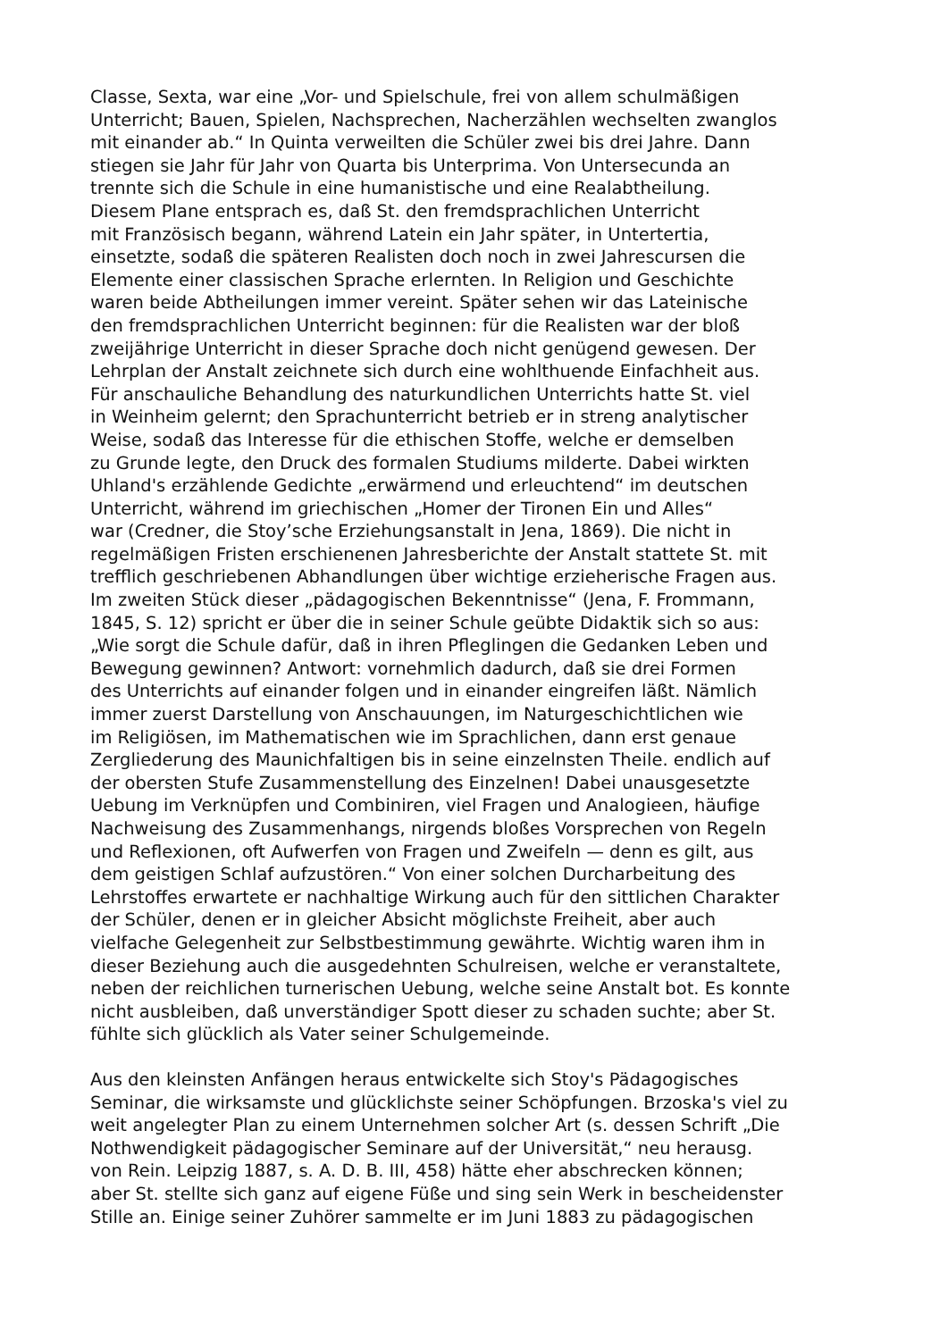Classe, Sexta, war eine „Vor- und Spielschule, frei von allem schulmäßigen
Unterricht; Bauen, Spielen, Nachsprechen, Nacherzählen wechselten zwanglos
mit einander ab.“ In Quinta verweilten die Schüler zwei bis drei Jahre. Dann
stiegen sie Jahr für Jahr von Quarta bis Unterprima. Von Untersecunda an
trennte sich die Schule in eine humanistische und eine Realabtheilung.
Diesem Plane entsprach es, daß St. den fremdsprachlichen Unterricht
mit Französisch begann, während Latein ein Jahr später, in Untertertia,
einsetzte, sodaß die späteren Realisten doch noch in zwei Jahrescursen die
Elemente einer classischen Sprache erlernten. In Religion und Geschichte
waren beide Abtheilungen immer vereint. Später sehen wir das Lateinische
den fremdsprachlichen Unterricht beginnen: für die Realisten war der bloß
zweijährige Unterricht in dieser Sprache doch nicht genügend gewesen. Der
Lehrplan der Anstalt zeichnete sich durch eine wohlthuende Einfachheit aus.
Für anschauliche Behandlung des naturkundlichen Unterrichts hatte St. viel
in Weinheim gelernt; den Sprachunterricht betrieb er in streng analytischer
Weise, sodaß das Interesse für die ethischen Stoffe, welche er demselben
zu Grunde legte, den Druck des formalen Studiums milderte. Dabei wirkten
Uhland's erzählende Gedichte „erwärmend und erleuchtend“ im deutschen
Unterricht, während im griechischen „Homer der Tironen Ein und Alles“
war (Credner, die Stoy’sche Erziehungsanstalt in Jena, 1869). Die nicht in
regelmäßigen Fristen erschienenen Jahresberichte der Anstalt stattete St. mit
trefflich geschriebenen Abhandlungen über wichtige erzieherische Fragen aus.
Im zweiten Stück dieser „pädagogischen Bekenntnisse“ (Jena, F. Frommann,
1845, S. 12) spricht er über die in seiner Schule geübte Didaktik sich so aus:
„Wie sorgt die Schule dafür, daß in ihren Pfleglingen die Gedanken Leben und
Bewegung gewinnen? Antwort: vornehmlich dadurch, daß sie drei Formen
des Unterrichts auf einander folgen und in einander eingreifen läßt. Nämlich
immer zuerst Darstellung von Anschauungen, im Naturgeschichtlichen wie
im Religiösen, im Mathematischen wie im Sprachlichen, dann erst genaue
Zergliederung des Maunichfaltigen bis in seine einzelnsten Theile. endlich auf
der obersten Stufe Zusammenstellung des Einzelnen! Dabei unausgesetzte
Uebung im Verknüpfen und Combiniren, viel Fragen und Analogieen, häufige
Nachweisung des Zusammenhangs, nirgends bloßes Vorsprechen von Regeln
und Reflexionen, oft Aufwerfen von Fragen und Zweifeln — denn es gilt, aus
dem geistigen Schlaf aufzustören.“ Von einer solchen Durcharbeitung des
Lehrstoffes erwartete er nachhaltige Wirkung auch für den sittlichen Charakter
der Schüler, denen er in gleicher Absicht möglichste Freiheit, aber auch
vielfache Gelegenheit zur Selbstbestimmung gewährte. Wichtig waren ihm in
dieser Beziehung auch die ausgedehnten Schulreisen, welche er veranstaltete,
neben der reichlichen turnerischen Uebung, welche seine Anstalt bot. Es konnte
nicht ausbleiben, daß unverständiger Spott dieser zu schaden suchte; aber St.
fühlte sich glücklich als Vater seiner Schulgemeinde.
Aus den kleinsten Anfängen heraus entwickelte sich Stoy's Pädagogisches
Seminar, die wirksamste und glücklichste seiner Schöpfungen. Brzoska's viel zu
weit angelegter Plan zu einem Unternehmen solcher Art (s. dessen Schrift „Die
Nothwendigkeit pädagogischer Seminare auf der Universität,“ neu herausg.
von Rein. Leipzig 1887, s. A. D. B. III, 458) hätte eher abschrecken können;
aber St. stellte sich ganz auf eigene Füße und sing sein Werk in bescheidenster
Stille an. Einige seiner Zuhörer sammelte er im Juni 1883 zu pädagogischen